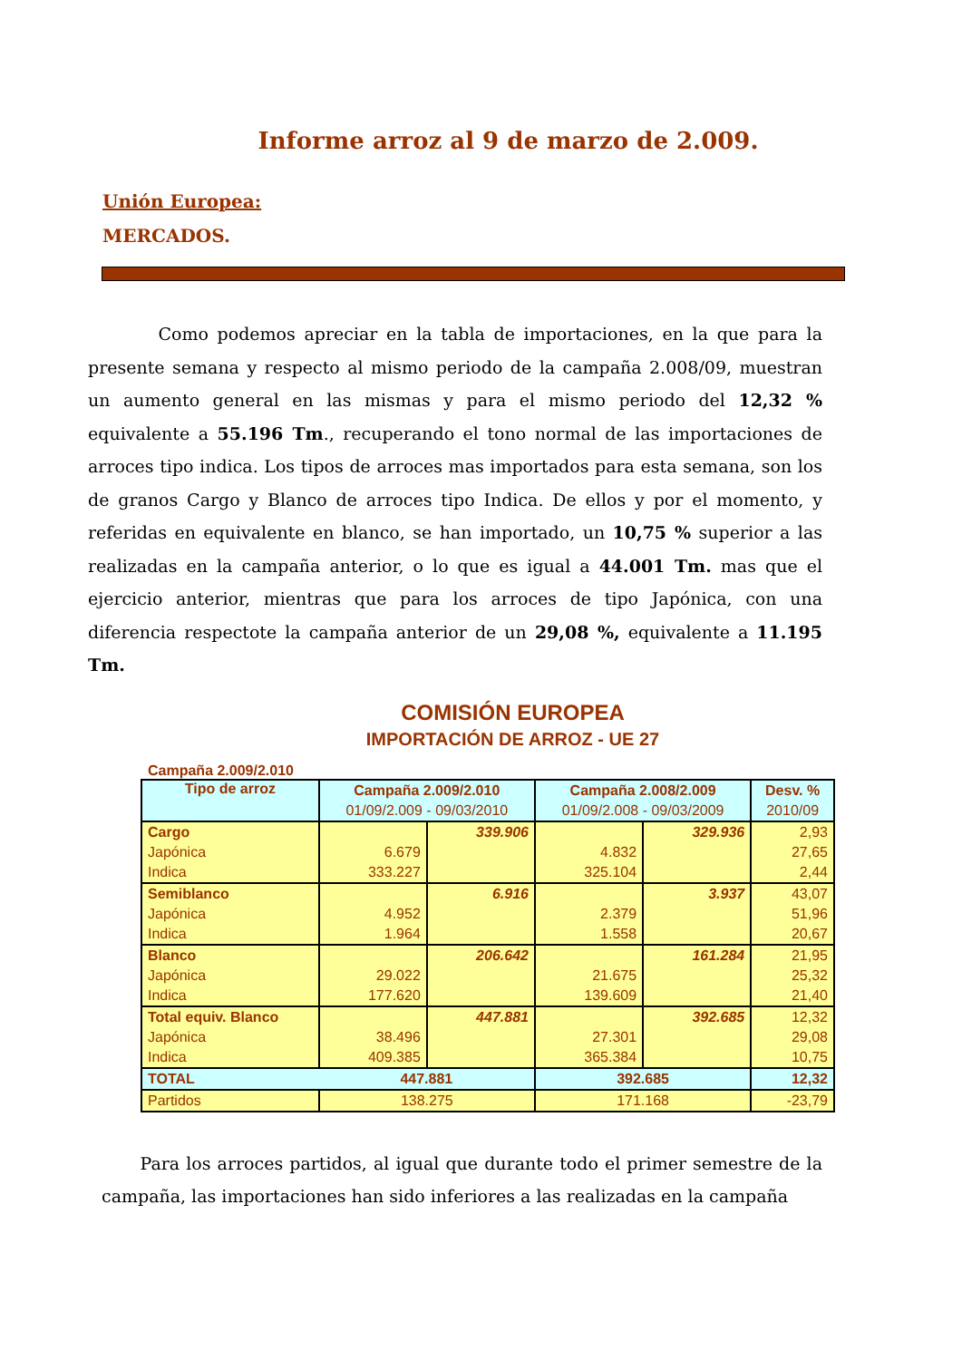Informe arroz al 9 de marzo de 2.009.
Unión Europea:
MERCADOS.
Como podemos apreciar en la tabla de importaciones, en la que para la presente semana y respecto al mismo periodo de la campaña 2.008/09, muestran un aumento general en las mismas y para el mismo periodo del 12,32 % equivalente a 55.196 Tm., recuperando el tono normal de las importaciones de arroces tipo indica. Los tipos de arroces mas importados para esta semana, son los de granos Cargo y Blanco de arroces tipo Indica. De ellos y por el momento, y referidas en equivalente en blanco, se han importado, un 10,75 % superior a las realizadas en la campaña anterior, o lo que es igual a 44.001 Tm. mas que el ejercicio anterior, mientras que para los arroces de tipo Japónica, con una diferencia respectote la campaña anterior de un 29,08 %, equivalente a 11.195 Tm.
COMISIÓN EUROPEA
IMPORTACIÓN DE ARROZ - UE 27
Campaña 2.009/2.010
| Tipo de arroz | Campaña 2.009/2.010 | | Campaña 2.008/2.009 | | Desv. % |
| --- | --- | --- | --- | --- | --- |
| | 01/09/2.009 - 09/03/2010 | | 01/09/2.008 - 09/03/2009 | | 2010/09 |
| Cargo | | 339.906 | | 329.936 | 2,93 |
| Japónica | 6.679 | | 4.832 | | 27,65 |
| Indica | 333.227 | | 325.104 | | 2,44 |
| Semiblanco | | 6.916 | | 3.937 | 43,07 |
| Japónica | 4.952 | | 2.379 | | 51,96 |
| Indica | 1.964 | | 1.558 | | 20,67 |
| Blanco | | 206.642 | | 161.284 | 21,95 |
| Japónica | 29.022 | | 21.675 | | 25,32 |
| Indica | 177.620 | | 139.609 | | 21,40 |
| Total equiv. Blanco | | 447.881 | | 392.685 | 12,32 |
| Japónica | 38.496 | | 27.301 | | 29,08 |
| Indica | 409.385 | | 365.384 | | 10,75 |
| TOTAL | 447.881 | | 392.685 | | 12,32 |
| Partidos | 138.275 | | 171.168 | | -23,79 |
Para los arroces partidos, al igual que durante todo el primer semestre de la campaña, las importaciones han sido inferiores a las realizadas en la campaña